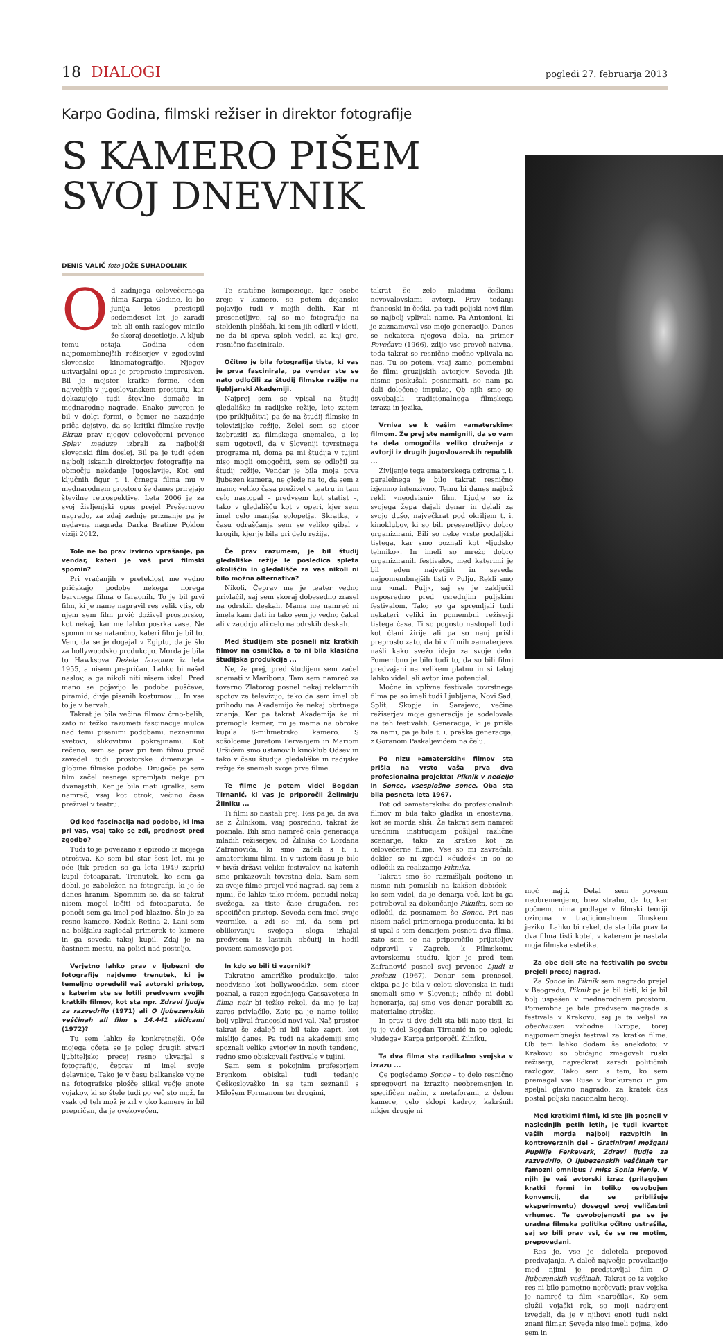18 DIALOGI
pogledi 27. februarja 2013
Karpo Godina, filmski režiser in direktor fotografije
S KAMERO PIŠEM
SVOJ DNEVNIK
DENIS VALIČ foto JOŽE SUHADOLNIK
Od zadnjega celovečernega filma Karpa Godine, ki bo junija letos prestopil sedemdeset let, je zaradi teh ali onih razlogov minilo že skoraj desetletje. A kljub temu ostaja Godina eden najpomembnejših režiserjev v zgodovini slovenske kinematografije. Njegov ustvarjalni opus je preprosto impresiven. Bil je mojster kratke forme, eden največjih v jugoslovanskem prostoru, kar dokazujejo tudi številne domače in mednarodne nagrade. Enako suveren je bil v dolgi formi, o čemer ne nazadnje priča dejstvo, da so kritiki filmske revije Ekran prav njegov celovečerni prvenec Splav meduze izbrali za najboljši slovenski film doslej. Bil pa je tudi eden najbolj iskanih direktorjev fotografije na območju nekdanje Jugoslavije. Kot eni ključnih figur t. i. črnega filma mu v mednarodnem prostoru še danes prirejajo številne retrospektive. Leta 2006 je za svoj življenjski opus prejel Prešernovo nagrado, za zdaj zadnje priznanje pa je nedavna nagrada Darka Bratine Poklon viziji 2012.
Tole ne bo prav izvirno vprašanje, pa vendar, kateri je vaš prvi filmski spomin?
Pri vračanjih v preteklost me vedno pričakajo podobe nekega noregа barvnega filma o faraonih. To je bil prvi film, ki je name napravil res velik vtis, ob njem sem film prvič doživel prostorsko, kot nekaj, kar me lahko posrka vase. Ne spomnim se natančno, kateri film je bil to. Vem, da se je dogajal v Egiptu, da je šlo za hollywoodsko produkcijo. Morda je bila to Hawksova Dežela faraonov iz leta 1955, a nisem prepričan. Lahko bi našel naslov, a ga nikoli niti nisem iskal. Pred mano se pojavijo le podobe puščave, piramid, divje pisanih kostumov ... In vse to je v barvah.
Takrat je bila večina filmov črno-belih, zato ni težko razumeti fascinacije mulca nad temi pisanimi podobami, neznanimi svetovi, slikovitimi pokrajinami. Kot rečeno, sem se prav pri tem filmu prvič zavedel tudi prostorske dimenzije – globine filmske podobe. Drugače pa sem film začel resneje spremljati nekje pri dvanajstih. Ker je bila mati igralka, sem namreč, vsaj kot otrok, večino časa preživel v teatru.
Od kod fascinacija nad podobo, ki ima pri vas, vsaj tako se zdi, prednost pred zgodbo?
Tudi to je povezano z epizodo iz mojega otroštva. Ko sem bil star šest let, mi je oče (tik preden so ga leta 1949 zaprli) kupil fotoaparat. Trenutek, ko sem ga dobil, je zabeležen na fotografiji, ki jo še danes hranim. Spomnim se, da se takrat nisem mogel ločiti od fotoaparata, še ponoči sem ga imel pod blazino. Šlo je za resno kamero, Kodak Retina 2. Lani sem na bolšjaku zagledal primerek te kamere in ga seveda takoj kupil. Zdaj je na častnem mestu, na polici nad posteljo.
Verjetno lahko prav v ljubezni do fotografije najdemo trenutek, ki je temeljno opredelil vaš avtorski pristop, s katerim ste se lotili predvsem svojih kratkih filmov, kot sta npr. Zdravi ljudje za razvedrilo (1971) ali O ljubezenskih veščinah ali film s 14.441 sličicami (1972)?
Tu sem lahko še konkretnejši. Oče mojega očeta se je poleg drugih stvari ljubiteljsko precej resno ukvarjal s fotografijo, čeprav ni imel svoje delavnice. Tako je v času balkanske vojne na fotografske plošče slikal večje enote vojakov, ki so štele tudi po več sto mož. In vsak od teh mož je zrl v oko kamere in bil prepričan, da je ovekovečen.
Te statične kompozicije, kjer osebe zrejo v kamero, se potem dejansko pojavijo tudi v mojih delih. Kar ni presenetljivo, saj so me fotografije na steklenih ploščah, ki sem jih odkril v kleti, ne da bi sprva sploh vedel, za kaj gre, resnično fascinirale.
Očitno je bila fotografija tista, ki vas je prva fascinirala, pa vendar ste se nato odločili za študij filmske režije na ljubljanski Akademiji.
Najprej sem se vpisal na študij gledališke in radijske režije, leto zatem (po priključitvi) pa še na študij filmske in televizijske režije. Želel sem se sicer izobraziti za filmskega snemalca, a ko sem ugotovil, da v Sloveniji tovrstnega programa ni, doma pa mi študija v tujini niso mogli omogočiti, sem se odločil za študij režije. Vendar je bila moja prva ljubezen kamera, ne glede na to, da sem z mamo veliko časa preživel v teatru in tam celo nastopal – predvsem kot statist –, tako v gledališču kot v operi, kjer sem imel celo manjša solopetja. Skratka, v času odraščanja sem se veliko gibal v krogih, kjer je bila pri delu režija.
Če prav razumem, je bil študij gledališke režije le posledica spleta okoliščin in gledališče za vas nikoli ni bilo možna alternativa?
Nikoli. Čeprav me je teater vedno privlačil, saj sem skoraj dobesedno zrasel na odrskih deskah. Mama me namreč ni imela kam dati in tako sem jo vedno čakal ali v zaodrju ali celo na odrskih deskah.
Med študijem ste posneli niz kratkih filmov na osmičko, a to ni bila klasična študijska produkcija ...
Ne, že prej, pred študijem sem začel snemati v Mariboru. Tam sem namreč za tovarno Zlatorog posnel nekaj reklamnih spotov za televizijo, tako da sem imel ob prihodu na Akademijo že nekaj obrtnega znanja. Ker pa takrat Akademija še ni premogla kamer, mi je mama na obroke kupila 8-milimetrsko kamero. S sošolcema Juretom Pervanjem in Mariom Uršičem smo ustanovili kinoklub Odsev in tako v času študija gledališke in radijske režije že snemali svoje prve filme.
Te filme je potem videl Bogdan Tirnanić, ki vas je priporočil Želimirju Žilniku ...
Ti filmi so nastali prej. Res pa je, da sva se z Žilnikom, vsaj posredno, takrat že poznala. Bili smo namreč cela generacija mladih režiserjev, od Žilnika do Lordana Zafranovića, ki smo začeli s t. i. amaterskimi filmi. In v tistem času je bilo v bivši državi veliko festivalov, na katerih smo prikazovali tovrstna dela. Sam sem za svoje filme prejel več nagrad, saj sem z njimi, če lahko tako rečem, ponudil nekaj svežega, za tiste čase drugačen, res specifičen pristop. Seveda sem imel svoje vzornike, a zdi se mi, da sem pri oblikovanju svojega sloga izhajal predvsem iz lastnih občutij in hodil povsem samosvojo pot.
In kdo so bili ti vzorniki?
Takratno ameriško produkcijo, tako neodvisno kot hollywoodsko, sem sicer poznal, a razen zgodnjega Cassavetesa in filma noir bi težko rekel, da me je kaj zares privlačilo. Zato pa je name toliko bolj vplival francoski novi val. Naš prostor takrat še zdaleč ni bil tako zaprt, kot mislijo danes. Pa tudi na akademiji smo spoznali veliko avtorjev in novih tendenc, redno smo obiskovali festivale v tujini.
Sam sem s pokojnim profesorjem Brenkom obiskal tudi tedanjo Češkoslovaško in se tam seznanil s Milošem Formanom ter drugimi,
takrat še zelo mladimi češkimi novovalovskimi avtorji. Prav tedanji francoski in češki, pa tudi poljski novi film so najbolj vplivali name. Pa Antonioni, ki je zaznamoval vso mojo generacijo. Danes se nekatera njegova dela, na primer Povečava (1966), zdijo vse preveč naivna, toda takrat so resnično močno vplivala na nas. Tu so potem, vsaj zame, pomembni še filmi gruzijskih avtorjev. Seveda jih nismo poskušali posnemati, so nam pa dali določene impulze. Ob njih smo se osvobajali tradicionalnega filmskega izraza in jezika.
Vrniva se k vašim »amaterskim« filmom. Že prej ste namignili, da so vam ta dela omogočila veliko druženja z avtorji iz drugih jugoslovanskih republik ...
Življenje tega amaterskega oziroma t. i. paralelnega je bilo takrat resnično izjemno intenzivno. Temu bi danes najbrž rekli »neodvisni« film. Ljudje so iz svojega žepa dajali denar in delali za svojo dušo, največkrat pod okriljem t. i. kinoklubov, ki so bili presenetljivo dobro organizirani. Bili so neke vrste podaljški tistega, kar smo poznali kot »ljudsko tehniko«. In imeli so mrežo dobro organiziranih festivalov, med katerimi je bil eden največjih in seveda najpomembnejših tisti v Pulju. Rekli smo mu »mali Pulj«, saj se je zaključil neposredno pred osrednjim puljskim festivalom. Tako so ga spremljali tudi nekateri veliki in pomembni režiserji tistega časa. Ti so pogosto nastopali tudi kot člani žirije ali pa so nanj prišli preprosto zato, da bi v filmih »amaterjev« našli kako svežo idejo za svoje delo. Pomembno je bilo tudi to, da so bili filmi predvajani na velikem platnu in si takoj lahko videl, ali avtor ima potencial.
Močne in vplivne festivale tovrstnega filma pa so imeli tudi Ljubljana, Novi Sad, Split, Skopje in Sarajevo; večina režiserjev moje generacije je sodelovala na teh festivalih. Generacija, ki je prišla za nami, pa je bila t. i. praška generacija, z Goranom Paskaljevićem na čelu.
Po nizu »amaterskih« filmov sta prišla na vrsto vaša prva dva profesionalna projekta: Piknik v nedeljo in Sonce, vsesplošno sonce. Oba sta bila posneta leta 1967.
Pot od »amaterskih« do profesionalnih filmov ni bila tako gladka in enostavna, kot se morda sliši. Že takrat sem namreč uradnim institucijam pošiljal različne scenarije, tako za kratke kot za celovečerne filme. Vse so mi zavračali, dokler se ni zgodil »čudež« in so se odločili za realizacijo Piknika.
Takrat smo še razmišljali pošteno in nismo niti pomislili na kakšen dobiček – ko sem videl, da je denarja več, kot bi ga potreboval za dokončanje Piknika, sem se odločil, da posnamem še Sonce. Pri nas nisem našel primernega producenta, ki bi si upal s tem denarjem posneti dva filma, zato sem se na priporočilo prijateljev odpravil v Zagreb, k Filmskemu avtorskemu studiu, kjer je pred tem Zafranović posnel svoj prvenec Ljudi u prolazu (1967). Denar sem prenesel, ekipa pa je bila v celoti slovenska in tudi snemali smo v Sloveniji; nihče ni dobil honorarja, saj smo ves denar porabili za materialne stroške.
In prav ti dve deli sta bili nato tisti, ki ju je videl Bogdan Tirnanić in po ogledu »ludega« Karpa priporočil Žilniku.
Ta dva filma sta radikalno svojska v izrazu ...
Če pogledamo Sonce – to delo resnično spregovori na izrazito neobremenjen in specifičen način, z metaforami, z delom kamere, celo sklopi kadrov, kakršnih nikjer drugje ni
moč najti. Delal sem povsem neobremenjeno, brez strahu, da to, kar počnem, nima podlage v filmski teoriji oziroma v tradicionalnem filmskem jeziku. Lahko bi rekel, da sta bila prav ta dva filma tisti kotel, v katerem je nastala moja filmska estetika.
Za obe deli ste na festivalih po svetu prejeli precej nagrad.
Za Sonce in Piknik sem nagrado prejel v Beogradu, Piknik pa je bil tisti, ki je bil bolj uspešen v mednarodnem prostoru. Pomembna je bila predvsem nagrada s festivala v Krakovu, saj je ta veljal za oberhausen vzhodne Evrope, torej najpomembnejši festival za kratke filme. Ob tem lahko dodam še anekdoto: v Krakovu so običajno zmagovali ruski režiserji, največkrat zaradi političnih razlogov. Tako sem s tem, ko sem premagal vse Ruse v konkurenci in jim speljal glavno nagrado, za kratek čas postal poljski nacionalni heroj.
Med kratkimi filmi, ki ste jih posneli v naslednjih petih letih, je tudi kvartet vaših morda najbolj razvpitih in kontroverznih del – Gratinirani možgani Pupilije Ferkeverk, Zdravi ljudje za razvedrilo, O ljubezenskih veščinah ter famozni omnibus I miss Sonia Henie. V njih je vaš avtorski izraz (prilagojen kratki formi in toliko osvobojen konvencij, da se približuje eksperimentu) dosegel svoj veličastni vrhunec. Te osvobojenosti pa se je uradna filmska politika očitno ustrašila, saj so bili prav vsi, če se ne motim, prepovedani.
Res je, vse je doletela prepoved predvajanja. A daleč največjo provokacijo med njimi je predstavljal film O ljubezenskih veščinah. Takrat se iz vojske res ni bilo pametno norčevati; prav vojska je namreč ta film »naročila«. Ko sem služil vojaški rok, so moji nadrejeni izvedeli, da je v njihovi enoti tudi neki znani filmar. Seveda niso imeli pojma, kdo sem in